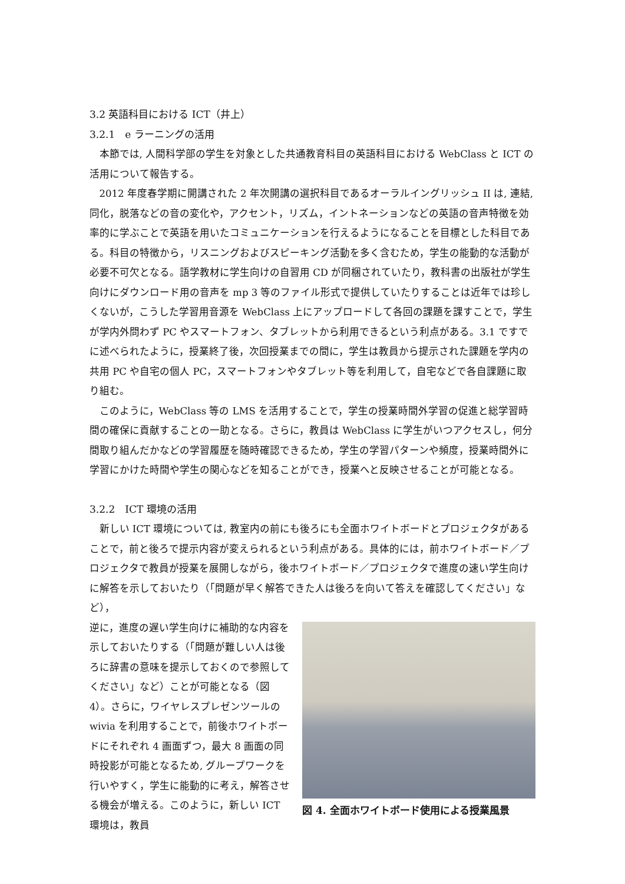3.2 英語科目における ICT（井上）
3.2.1　e ラーニングの活用
本節では, 人間科学部の学生を対象とした共通教育科目の英語科目における WebClass と ICT の活用について報告する。
2012 年度春学期に開講された 2 年次開講の選択科目であるオーラルイングリッシュ II は, 連結, 同化，脱落などの音の変化や，アクセント，リズム，イントネーションなどの英語の音声特徴を効率的に学ぶことで英語を用いたコミュニケーションを行えるようになることを目標とした科目である。科目の特徴から，リスニングおよびスピーキング活動を多く含むため，学生の能動的な活動が必要不可欠となる。語学教材に学生向けの自習用 CD が同梱されていたり，教科書の出版社が学生向けにダウンロード用の音声を mp 3 等のファイル形式で提供していたりすることは近年では珍しくないが，こうした学習用音源を WebClass 上にアップロードして各回の課題を課すことで，学生が学内外問わず PC やスマートフォン、タブレットから利用できるという利点がある。3.1 ですでに述べられたように，授業終了後，次回授業までの間に，学生は教員から提示された課題を学内の共用 PC や自宅の個人 PC，スマートフォンやタブレット等を利用して，自宅などで各自課題に取り組む。
このように，WebClass 等の LMS を活用することで，学生の授業時間外学習の促進と総学習時間の確保に貢献することの一助となる。さらに，教員は WebClass に学生がいつアクセスし，何分間取り組んだかなどの学習履歴を随時確認できるため，学生の学習パターンや頻度，授業時間外に学習にかけた時間や学生の関心などを知ることができ，授業へと反映させることが可能となる。
3.2.2　ICT 環境の活用
新しい ICT 環境については, 教室内の前にも後ろにも全面ホワイトボードとプロジェクタがあることで，前と後ろで提示内容が変えられるという利点がある。具体的には，前ホワイトボード／プロジェクタで教員が授業を展開しながら，後ホワイトボード／プロジェクタで進度の速い学生向けに解答を示しておいたり（「問題が早く解答できた人は後ろを向いて答えを確認してください」など），
逆に，進度の遅い学生向けに補助的な内容を示しておいたりする（「問題が難しい人は後ろに辞書の意味を提示しておくので参照してください」など）ことが可能となる（図 4）。さらに，ワイヤレスプレゼンツールの wivia を利用することで，前後ホワイトボードにそれぞれ 4 画面ずつ，最大 8 画面の同時投影が可能となるため, グループワークを行いやすく，学生に能動的に考え，解答させる機会が増える。このように，新しい ICT 環境は，教員
図 4. 全面ホワイトボード使用による授業風景